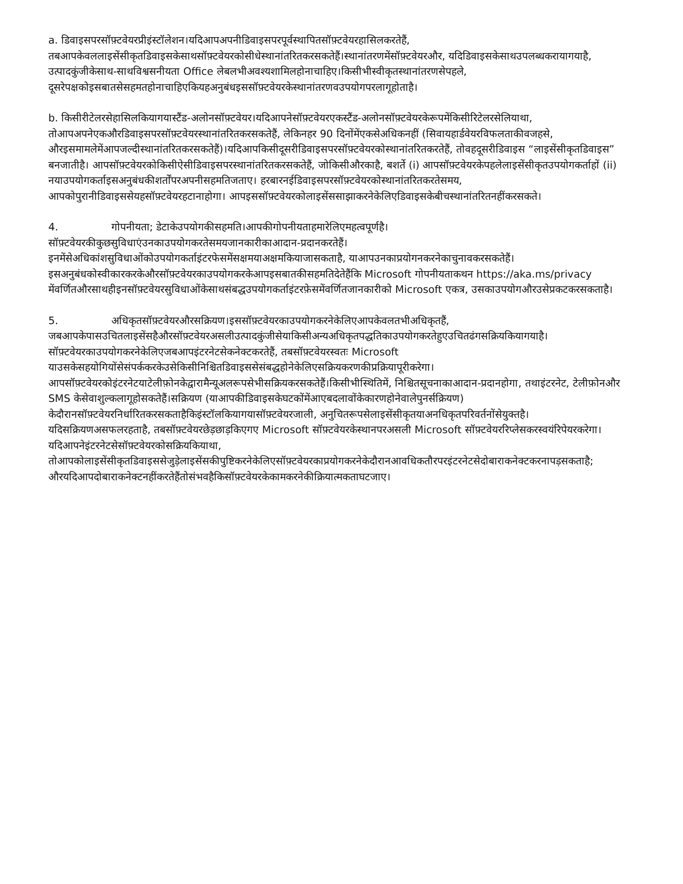a. डिवाइसपरसॉफ़्टवेयरप्रीइंस्टॉलेशन।यदिआपअपनीडिवाइसपरपूर्वस्थापितसॉफ़्टवेयरहासिलकरतेहैं, तबआपकेवललाइसेंसीकृतडिवाइसकेसाथसॉफ़्टवेयरकोसीधेस्थानांतरितकरसकतेहैं।स्थानांतरणमेंसॉफ़्टवेयरऔर, यदिडिवाइसकेसाथउपलब्धकरायागयाहै, उत्पादकुंजीकेसाथ-साथविश्वसनीयता Office लेबलभीअवश्यशामिलहोनाचाहिए।किसीभीस्वीकृतस्थानांतरणसेपहले, दूसरेपक्षकोइसबातसेसहमतहोनाचाहिएकियहअनुबंधइससॉफ़्टवेयरकेस्थानांतरणवउपयोगपरलागूहोताहै।
b. किसीरीटेलरसेहासिलकियागयास्टैंड-अलोनसॉफ़्टवेयर।यदिआपनेसॉफ़्टवेयरएकस्टैंड-अलोनसॉफ़्टवेयरकेरूपमेंकिसीरिटेलरसेलियाथा, तोआपअपनेएकऔरडिवाइसपरसॉफ़्टवेयरस्थानांतरितकरसकतेहैं, लेकिनहर 90 दिनोंमेंएकसेअधिकनहीं (सिवायहार्डवेयरविफलताकीवजहसे, औरइसमामलेमेंआपजल्दीस्थानांतरितकरसकतेहैं)।यदिआपकिसीदूसरीडिवाइसपरसॉफ़्टवेयरकोस्थानांतरितकरतेहैं, तोवहदूसरीडिवाइस “लाइसेंसीकृतडिवाइस” बनजातीहै। आपसॉफ़्टवेयरकोकिसीऐसीडिवाइसपरस्थानांतरितकरसकतेहैं, जोकिसीऔरकाहै, बशर्ते (i) आपसॉफ़्टवेयरकेपहलेलाइसेंसीकृतउपयोगकर्ताहों (ii) नयाउपयोगकर्ताइसअनुबंधकीशर्तोंपरअपनीसहमतिजताए। हरबारनईडिवाइसपरसॉफ़्टवेयरकोस्थानांतरितकरतेसमय, आपकोपुरानीडिवाइससेयहसॉफ़्टवेयरहटानाहोगा। आपइससॉफ़्टवेयरकोलाइसेंससाझाकरनेकेलिएडिवाइसकेबीचस्थानांतरितनहींकरसकते।
4. गोपनीयता; डेटाकेउपयोगकीसहमति।आपकीगोपनीयताहमारेलिएमहत्वपूर्णहै। सॉफ़्टवेयरकीकुछसुविधाएंउनकाउपयोगकरतेसमयजानकारीकाआदान-प्रदानकरतेहैं। इनमेंसेअधिकांशसुविधाओंकोउपयोगकर्ताइंटरफेसमेंसक्षमयाअक्षमकियाजासकताहै, याआपउनकाप्रयोगनकरनेकाचुनावकरसकतेहैं। इसअनुबंधकोस्वीकारकरकेऔरसॉफ़्टवेयरकाउपयोगकरकेआपइसबातकीसहमतिदेतेहैंकि Microsoft गोपनीयताकथन https://aka.ms/privacy मेंवर्णितऔरसाथहीइनसॉफ़्टवेयरसुविधाओंकेसाथसंबद्धउपयोगकर्ताइंटरफ़ेसमेंवर्णितजानकारीको Microsoft एकत्र, उसकाउपयोगऔरउसेप्रकटकरसकताहै।
5. अधिकृतसॉफ़्टवेयरऔरसक्रियण।इससॉफ़्टवेयरकाउपयोगकरनेकेलिएआपकेवलतभीअधिकृतहैं, जबआपकेपासउचितलाइसेंसहैऔरसॉफ़्टवेयरअसलीउत्पादकुंजीसेयाकिसीअन्यअधिकृतपद्धतिकाउपयोगकरतेहुएउचितढंगसक्रियकियागयाहै।सॉफ़्टवेयरकाउपयोगकरनेकेलिएजबआपइंटरनेटसेकनेक्टकरतेहैं, तबसॉफ़्टवेयरस्वतः Microsoft याउसकेसहयोगियोंसेसंपर्ककरकेउसेकिसीनिश्चितडिवाइससेसंबद्धहोनेकेलिएसक्रियकरणकीप्रक्रियापूरीकरेगा। आपसॉफ़्टवेयरकोइंटरनेटयाटेलीफ़ोनकेद्वारामैन्यूअलरूपसेभीसक्रियकरसकतेहैं।किसीभीस्थितिमें, निश्चितसूचनाकाआदान-प्रदानहोगा, तथाइंटरनेट, टेलीफ़ोनऔर SMS केसेवाशुल्कलागूहोसकतेहैं।सक्रियण (याआपकीडिवाइसकेघटकोंमेंआएबदलावोंकेकारणहोनेवालेपुनर्सक्रियण) केदौरानसॉफ़्टवेयरनिर्धारितकरसकताहैकिइंस्टॉलकियागयासॉफ़्टवेयरजाली, अनुचितरूपसेलाइसेंसीकृतयाअनधिकृतपरिवर्तनोंसेयुक्तहै।यदिसक्रियणअसफलरहताहै, तबसॉफ़्टवेयरछेड़छाड़किएगए Microsoft सॉफ़्टवेयरकेस्थानपरअसली Microsoft सॉफ़्टवेयररिप्लेसकरस्वयंरिपेयरकरेगा।यदिआपनेइंटरनेटसेसॉफ़्टवेयरकोसक्रियकियाथा, तोआपकोलाइसेंसीकृतडिवाइससेजुड़ेलाइसेंसकीपुष्टिकरनेकेलिएसॉफ़्टवेयरकाप्रयोगकरनेकेदौरानआवधिकतौरपरइंटरनेटसेदोबाराकनेक्टकरनापड़सकताहै; औरयदिआपदोबाराकनेक्टनहींकरतेहैंतोसंभवहैकिसॉफ़्टवेयरकेकामकरनेकीक्रियात्मकताघटजाए।